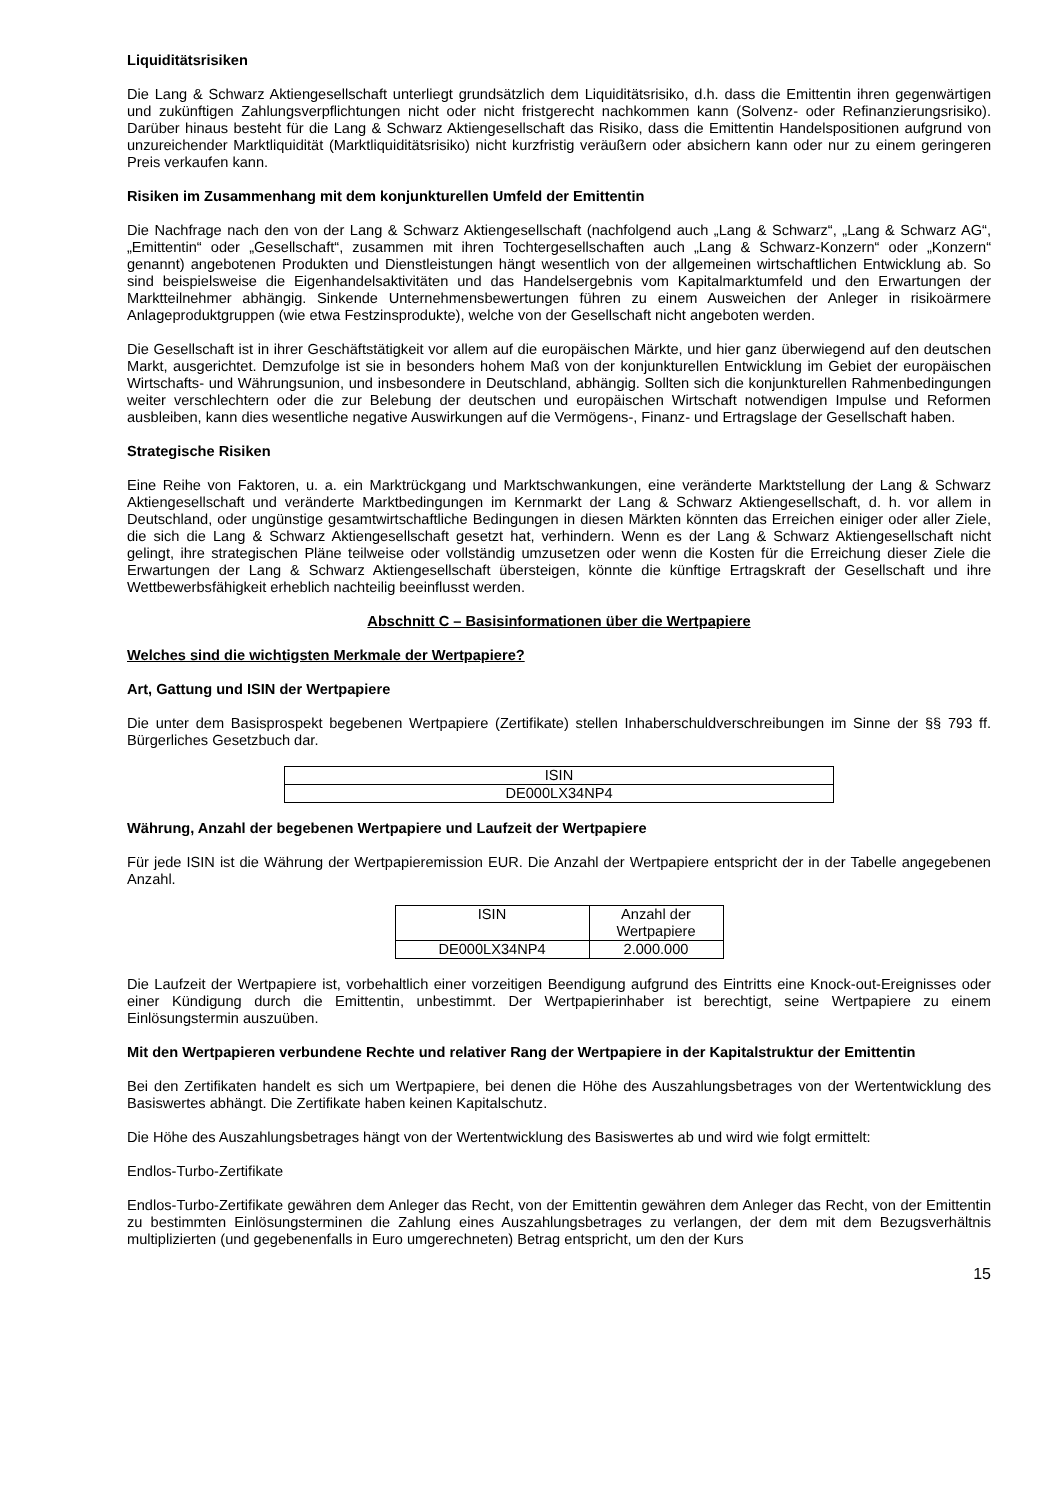Liquiditätsrisiken
Die Lang & Schwarz Aktiengesellschaft unterliegt grundsätzlich dem Liquiditätsrisiko, d.h. dass die Emittentin ihren gegenwärtigen und zukünftigen Zahlungsverpflichtungen nicht oder nicht fristgerecht nachkommen kann (Solvenz- oder Refinanzierungsrisiko). Darüber hinaus besteht für die Lang & Schwarz Aktiengesellschaft das Risiko, dass die Emittentin Handelspositionen aufgrund von unzureichender Marktliquidität (Marktliquiditätsrisiko) nicht kurzfristig veräußern oder absichern kann oder nur zu einem geringeren Preis verkaufen kann.
Risiken im Zusammenhang mit dem konjunkturellen Umfeld der Emittentin
Die Nachfrage nach den von der Lang & Schwarz Aktiengesellschaft (nachfolgend auch „Lang & Schwarz“, „Lang & Schwarz AG“, „Emittentin“ oder „Gesellschaft“, zusammen mit ihren Tochtergesellschaften auch „Lang & Schwarz-Konzern“ oder „Konzern“ genannt) angebotenen Produkten und Dienstleistungen hängt wesentlich von der allgemeinen wirtschaftlichen Entwicklung ab. So sind beispielsweise die Eigenhandelsaktivitäten und das Handelsergebnis vom Kapitalmarktumfeld und den Erwartungen der Marktteilnehmer abhängig. Sinkende Unternehmensbewertungen führen zu einem Ausweichen der Anleger in risikoärmere Anlageproduktgruppen (wie etwa Festzinsprodukte), welche von der Gesellschaft nicht angeboten werden.
Die Gesellschaft ist in ihrer Geschäftstätigkeit vor allem auf die europäischen Märkte, und hier ganz überwiegend auf den deutschen Markt, ausgerichtet. Demzufolge ist sie in besonders hohem Maß von der konjunkturellen Entwicklung im Gebiet der europäischen Wirtschafts- und Währungsunion, und insbesondere in Deutschland, abhängig. Sollten sich die konjunkturellen Rahmenbedingungen weiter verschlechtern oder die zur Belebung der deutschen und europäischen Wirtschaft notwendigen Impulse und Reformen ausbleiben, kann dies wesentliche negative Auswirkungen auf die Vermögens-, Finanz- und Ertragslage der Gesellschaft haben.
Strategische Risiken
Eine Reihe von Faktoren, u. a. ein Marktrückgang und Marktschwankungen, eine veränderte Marktstellung der Lang & Schwarz Aktiengesellschaft und veränderte Marktbedingungen im Kernmarkt der Lang & Schwarz Aktiengesellschaft, d. h. vor allem in Deutschland, oder ungünstige gesamtwirtschaftliche Bedingungen in diesen Märkten könnten das Erreichen einiger oder aller Ziele, die sich die Lang & Schwarz Aktiengesellschaft gesetzt hat, verhindern. Wenn es der Lang & Schwarz Aktiengesellschaft nicht gelingt, ihre strategischen Pläne teilweise oder vollständig umzusetzen oder wenn die Kosten für die Erreichung dieser Ziele die Erwartungen der Lang & Schwarz Aktiengesellschaft übersteigen, könnte die künftige Ertragskraft der Gesellschaft und ihre Wettbewerbsfähigkeit erheblich nachteilig beeinflusst werden.
Abschnitt C – Basisinformationen über die Wertpapiere
Welches sind die wichtigsten Merkmale der Wertpapiere?
Art, Gattung und ISIN der Wertpapiere
Die unter dem Basisprospekt begebenen Wertpapiere (Zertifikate) stellen Inhaberschuldverschreibungen im Sinne der §§ 793 ff. Bürgerliches Gesetzbuch dar.
| ISIN |
| DE000LX34NP4 |
Währung, Anzahl der begebenen Wertpapiere und Laufzeit der Wertpapiere
Für jede ISIN ist die Währung der Wertpapieremission EUR. Die Anzahl der Wertpapiere entspricht der in der Tabelle angegebenen Anzahl.
| ISIN | Anzahl der Wertpapiere |
| DE000LX34NP4 | 2.000.000 |
Die Laufzeit der Wertpapiere ist, vorbehaltlich einer vorzeitigen Beendigung aufgrund des Eintritts eine Knock-out-Ereignisses oder einer Kündigung durch die Emittentin, unbestimmt. Der Wertpapierinhaber ist berechtigt, seine Wertpapiere zu einem Einlösungstermin auszuüben.
Mit den Wertpapieren verbundene Rechte und relativer Rang der Wertpapiere in der Kapitalstruktur der Emittentin
Bei den Zertifikaten handelt es sich um Wertpapiere, bei denen die Höhe des Auszahlungsbetrages von der Wertentwicklung des Basiswertes abhängt. Die Zertifikate haben keinen Kapitalschutz.
Die Höhe des Auszahlungsbetrages hängt von der Wertentwicklung des Basiswertes ab und wird wie folgt ermittelt:
Endlos-Turbo-Zertifikate
Endlos-Turbo-Zertifikate gewähren dem Anleger das Recht, von der Emittentin gewähren dem Anleger das Recht, von der Emittentin zu bestimmten Einlösungsterminen die Zahlung eines Auszahlungsbetrages zu verlangen, der dem mit dem Bezugsverhältnis multiplizierten (und gegebenenfalls in Euro umgerechneten) Betrag entspricht, um den der Kurs
15